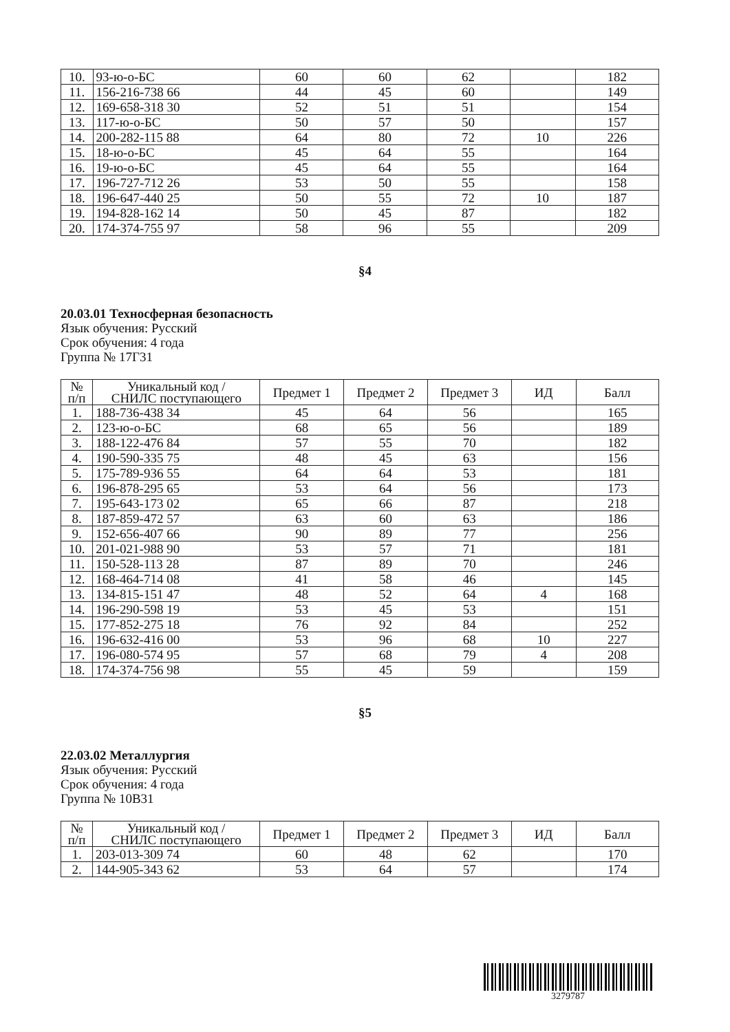| 10. | 93-ю-о-БС | 60 | 60 | 62 | | 182 |
| 11. | 156-216-738 66 | 44 | 45 | 60 | | 149 |
| 12. | 169-658-318 30 | 52 | 51 | 51 | | 154 |
| 13. | 117-ю-о-БС | 50 | 57 | 50 | | 157 |
| 14. | 200-282-115 88 | 64 | 80 | 72 | 10 | 226 |
| 15. | 18-ю-о-БС | 45 | 64 | 55 | | 164 |
| 16. | 19-ю-о-БС | 45 | 64 | 55 | | 164 |
| 17. | 196-727-712 26 | 53 | 50 | 55 | | 158 |
| 18. | 196-647-440 25 | 50 | 55 | 72 | 10 | 187 |
| 19. | 194-828-162 14 | 50 | 45 | 87 | | 182 |
| 20. | 174-374-755 97 | 58 | 96 | 55 | | 209 |
§4
20.03.01 Техносферная безопасность
Язык обучения: Русский
Срок обучения: 4 года
Группа № 17Г31
| № п/п | Уникальный код / СНИЛС поступающего | Предмет 1 | Предмет 2 | Предмет 3 | ИД | Балл |
| --- | --- | --- | --- | --- | --- | --- |
| 1. | 188-736-438 34 | 45 | 64 | 56 | | 165 |
| 2. | 123-ю-о-БС | 68 | 65 | 56 | | 189 |
| 3. | 188-122-476 84 | 57 | 55 | 70 | | 182 |
| 4. | 190-590-335 75 | 48 | 45 | 63 | | 156 |
| 5. | 175-789-936 55 | 64 | 64 | 53 | | 181 |
| 6. | 196-878-295 65 | 53 | 64 | 56 | | 173 |
| 7. | 195-643-173 02 | 65 | 66 | 87 | | 218 |
| 8. | 187-859-472 57 | 63 | 60 | 63 | | 186 |
| 9. | 152-656-407 66 | 90 | 89 | 77 | | 256 |
| 10. | 201-021-988 90 | 53 | 57 | 71 | | 181 |
| 11. | 150-528-113 28 | 87 | 89 | 70 | | 246 |
| 12. | 168-464-714 08 | 41 | 58 | 46 | | 145 |
| 13. | 134-815-151 47 | 48 | 52 | 64 | 4 | 168 |
| 14. | 196-290-598 19 | 53 | 45 | 53 | | 151 |
| 15. | 177-852-275 18 | 76 | 92 | 84 | | 252 |
| 16. | 196-632-416 00 | 53 | 96 | 68 | 10 | 227 |
| 17. | 196-080-574 95 | 57 | 68 | 79 | 4 | 208 |
| 18. | 174-374-756 98 | 55 | 45 | 59 | | 159 |
§5
22.03.02 Металлургия
Язык обучения: Русский
Срок обучения: 4 года
Группа № 10В31
| № п/п | Уникальный код / СНИЛС поступающего | Предмет 1 | Предмет 2 | Предмет 3 | ИД | Балл |
| --- | --- | --- | --- | --- | --- | --- |
| 1. | 203-013-309 74 | 60 | 48 | 62 | | 170 |
| 2. | 144-905-343 62 | 53 | 64 | 57 | | 174 |
3279787